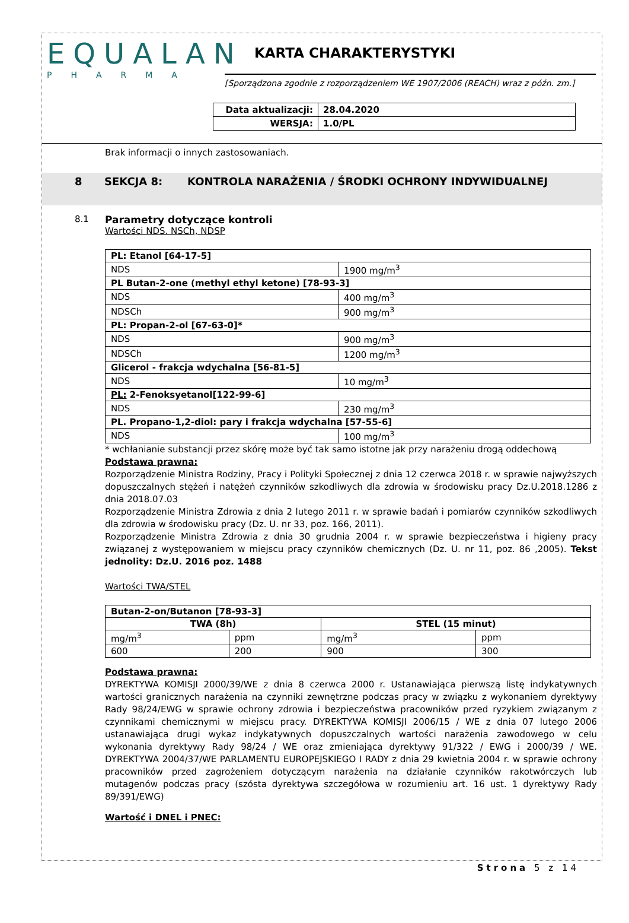EQUALAN
PHARMA
KARTA CHARAKTERYSTYKI
[Sporządzona zgodnie z rozporządzeniem WE 1907/2006 (REACH) wraz z późn. zm.]
| Data aktualizacji: | 28.04.2020 |
| WERSJA: | 1.0/PL |
Brak informacji o innych zastosowaniach.
8 SEKCJA 8: KONTROLA NARAŻENIA / ŚRODKI OCHRONY INDYWIDUALNEJ
8.1 Parametry dotyczące kontroli
Wartości NDS. NSCh, NDSP
| PL: Etanol [64-17-5] | |
| NDS | 1900 mg/m<sup>3</sup> |
| PL Butan-2-one (methyl ethyl ketone) [78-93-3] | |
| NDS | 400 mg/m<sup>3</sup> |
| NDSCh | 900 mg/m<sup>3</sup> |
| PL: Propan-2-ol [67-63-0]* | |
| NDS | 900 mg/m<sup>3</sup> |
| NDSCh | 1200 mg/m<sup>3</sup> |
| Glicerol - frakcja wdychalna [56-81-5] | |
| NDS | 10 mg/m<sup>3</sup> |
| PL: 2-Fenoksyetanol[122-99-6] | |
| NDS | 230 mg/m<sup>3</sup> |
| PL. Propano-1,2-diol: pary i frakcja wdychalna [57-55-6] | |
| NDS | 100 mg/m<sup>3</sup> |
* wchłanianie substancji przez skórę może być tak samo istotne jak przy narażeniu drogą oddechową
Podstawa prawna:
Rozporządzenie Ministra Rodziny, Pracy i Polityki Społecznej z dnia 12 czerwca 2018 r. w sprawie najwyższych dopuszczalnych stężeń i natężeń czynników szkodliwych dla zdrowia w środowisku pracy Dz.U.2018.1286 z dnia 2018.07.03
Rozporządzenie Ministra Zdrowia z dnia 2 lutego 2011 r. w sprawie badań i pomiarów czynników szkodliwych dla zdrowia w środowisku pracy (Dz. U. nr 33, poz. 166, 2011).
Rozporządzenie Ministra Zdrowia z dnia 30 grudnia 2004 r. w sprawie bezpieczeństwa i higieny pracy związanej z występowaniem w miejscu pracy czynników chemicznych (Dz. U. nr 11, poz. 86 ,2005). Tekst jednolity: Dz.U. 2016 poz. 1488
Wartości TWA/STEL
| Butan-2-on/Butanon [78-93-3] | | | |
| TWA (8h) | | STEL (15 minut) | |
| mg/m<sup>3</sup> | ppm | mg/m<sup>3</sup> | ppm |
| 600 | 200 | 900 | 300 |
Podstawa prawna:
DYREKTYWA KOMISJI 2000/39/WE z dnia 8 czerwca 2000 r. Ustanawiająca pierwszą listę indykatywnych wartości granicznych narażenia na czynniki zewnętrzne podczas pracy w związku z wykonaniem dyrektywy Rady 98/24/EWG w sprawie ochrony zdrowia i bezpieczeństwa pracowników przed ryzykiem związanym z czynnikami chemicznymi w miejscu pracy. DYREKTYWA KOMISJI 2006/15 / WE z dnia 07 lutego 2006 ustanawiająca drugi wykaz indykatywnych dopuszczalnych wartości narażenia zawodowego w celu wykonania dyrektywy Rady 98/24 / WE oraz zmieniająca dyrektywy 91/322 / EWG i 2000/39 / WE. DYREKTYWA 2004/37/WE PARLAMENTU EUROPEJSKIEGO I RADY z dnia 29 kwietnia 2004 r. w sprawie ochrony pracowników przed zagrożeniem dotyczącym narażenia na działanie czynników rakotwórczych lub mutagenów podczas pracy (szósta dyrektywa szczegółowa w rozumieniu art. 16 ust. 1 dyrektywy Rady 89/391/EWG)
Wartość i DNEL i PNEC:
Strona 5 z 14